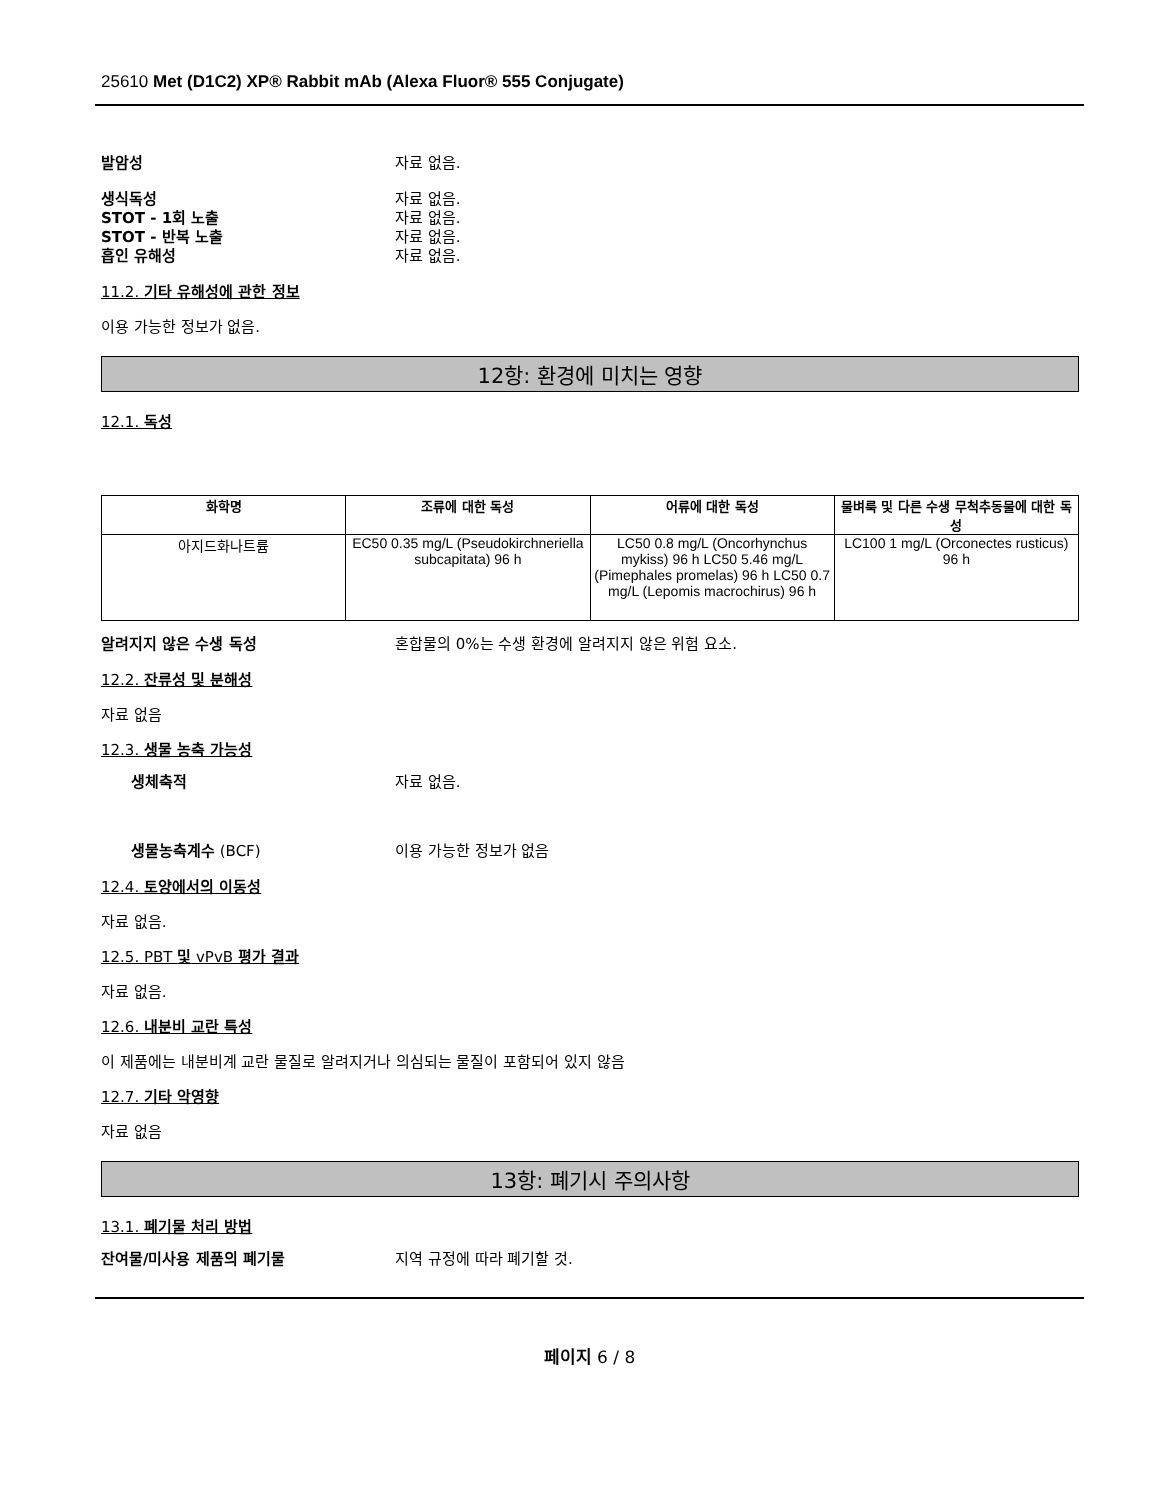25610 Met (D1C2) XP® Rabbit mAb (Alexa Fluor® 555 Conjugate)
발암성 자료 없음.
생식독성 자료 없음.
STOT - 1회 노출 자료 없음.
STOT - 반복 노출 자료 없음.
흡인 유해성 자료 없음.
11.2. 기타 유해성에 관한 정보
이용 가능한 정보가 없음.
12항: 환경에 미치는 영향
12.1. 독성
| 화학명 | 조류에 대한 독성 | 어류에 대한 독성 | 물벼룩 및 다른 수생 무척추동물에 대한 독성 |
| --- | --- | --- | --- |
| 아지드화나트륨 | EC50 0.35 mg/L (Pseudokirchneriella subcapitata) 96 h | LC50 0.8 mg/L (Oncorhynchus mykiss) 96 h LC50 5.46 mg/L (Pimephales promelas) 96 h LC50 0.7 mg/L (Lepomis macrochirus) 96 h | LC100 1 mg/L (Orconectes rusticus) 96 h |
알려지지 않은 수생 독성 혼합물의 0%는 수생 환경에 알려지지 않은 위험 요소.
12.2. 잔류성 및 분해성
자료 없음
12.3. 생물 농축 가능성
생체축적 자료 없음.
생물농축계수 (BCF) 이용 가능한 정보가 없음
12.4. 토양에서의 이동성
자료 없음.
12.5. PBT 및 vPvB 평가 결과
자료 없음.
12.6. 내분비 교란 특성
이 제품에는 내분비계 교란 물질로 알려지거나 의심되는 물질이 포함되어 있지 않음
12.7. 기타 악영향
자료 없음
13항: 폐기시 주의사항
13.1. 폐기물 처리 방법
잔여물/미사용 제품의 폐기물 지역 규정에 따라 폐기할 것.
페이지 6 / 8